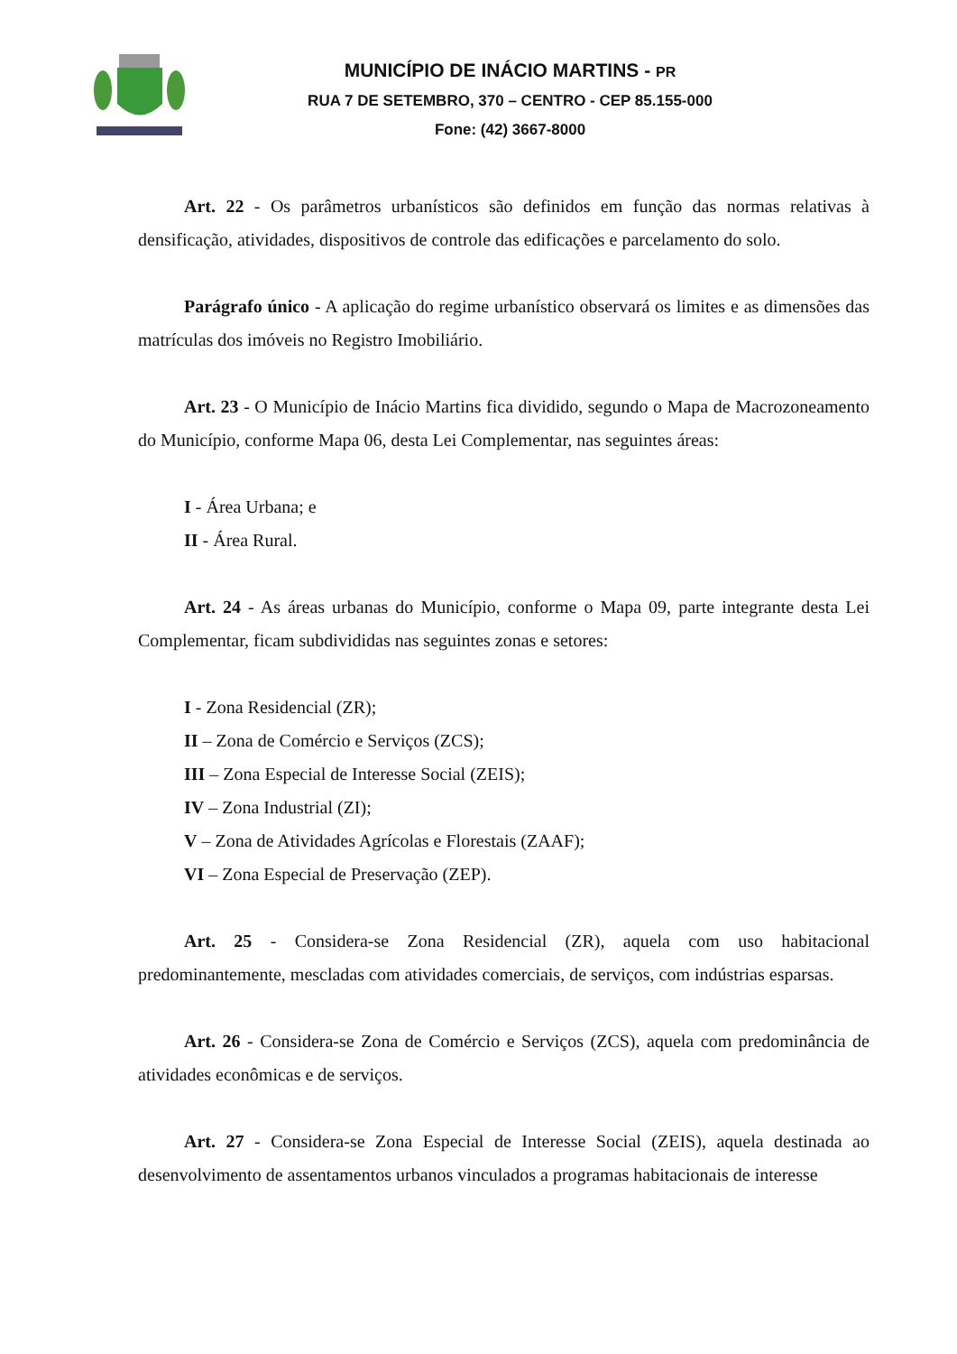MUNICÍPIO DE INÁCIO MARTINS - PR
RUA 7 DE SETEMBRO, 370 – CENTRO - CEP 85.155-000
Fone: (42) 3667-8000
Art. 22 - Os parâmetros urbanísticos são definidos em função das normas relativas à densificação, atividades, dispositivos de controle das edificações e parcelamento do solo.
Parágrafo único - A aplicação do regime urbanístico observará os limites e as dimensões das matrículas dos imóveis no Registro Imobiliário.
Art. 23 - O Município de Inácio Martins fica dividido, segundo o Mapa de Macrozoneamento do Município, conforme Mapa 06, desta Lei Complementar, nas seguintes áreas:
I - Área Urbana; e
II - Área Rural.
Art. 24 - As áreas urbanas do Município, conforme o Mapa 09, parte integrante desta Lei Complementar, ficam subdivididas nas seguintes zonas e setores:
I - Zona Residencial (ZR);
II – Zona de Comércio e Serviços (ZCS);
III – Zona Especial de Interesse Social (ZEIS);
IV – Zona Industrial (ZI);
V – Zona de Atividades Agrícolas e Florestais (ZAAF);
VI – Zona Especial de Preservação (ZEP).
Art. 25 - Considera-se Zona Residencial (ZR), aquela com uso habitacional predominantemente, mescladas com atividades comerciais, de serviços, com indústrias esparsas.
Art. 26 - Considera-se Zona de Comércio e Serviços (ZCS), aquela com predominância de atividades econômicas e de serviços.
Art. 27 - Considera-se Zona Especial de Interesse Social (ZEIS), aquela destinada ao desenvolvimento de assentamentos urbanos vinculados a programas habitacionais de interesse